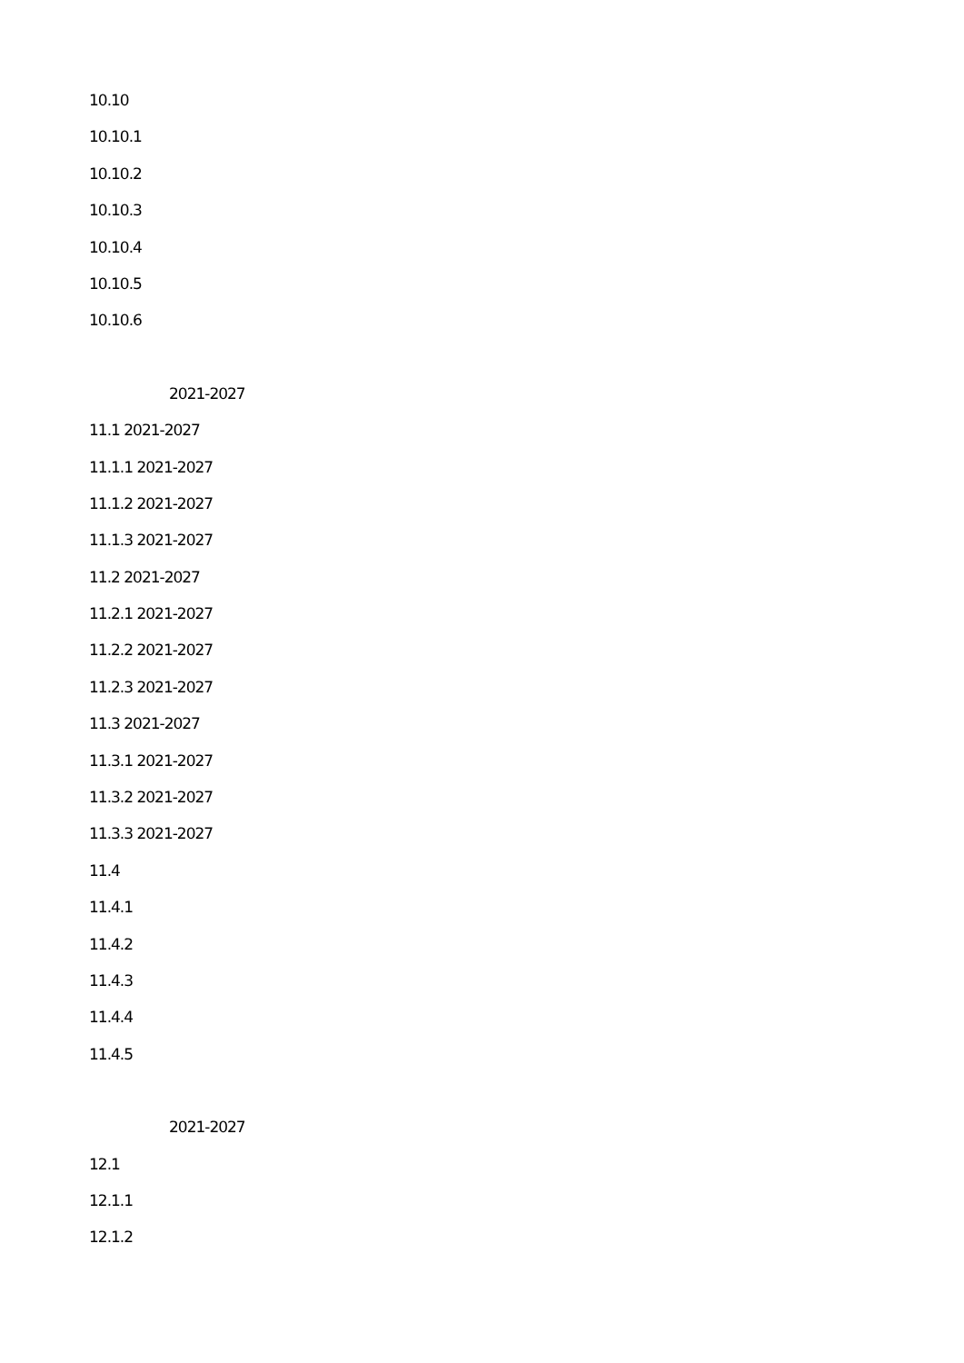10.10
10.10.1
10.10.2
10.10.3
10.10.4
10.10.5
10.10.6
2021-2027
11.1 2021-2027
11.1.1 2021-2027
11.1.2 2021-2027
11.1.3 2021-2027
11.2 2021-2027
11.2.1 2021-2027
11.2.2 2021-2027
11.2.3 2021-2027
11.3 2021-2027
11.3.1 2021-2027
11.3.2 2021-2027
11.3.3 2021-2027
11.4
11.4.1
11.4.2
11.4.3
11.4.4
11.4.5
2021-2027
12.1
12.1.1
12.1.2